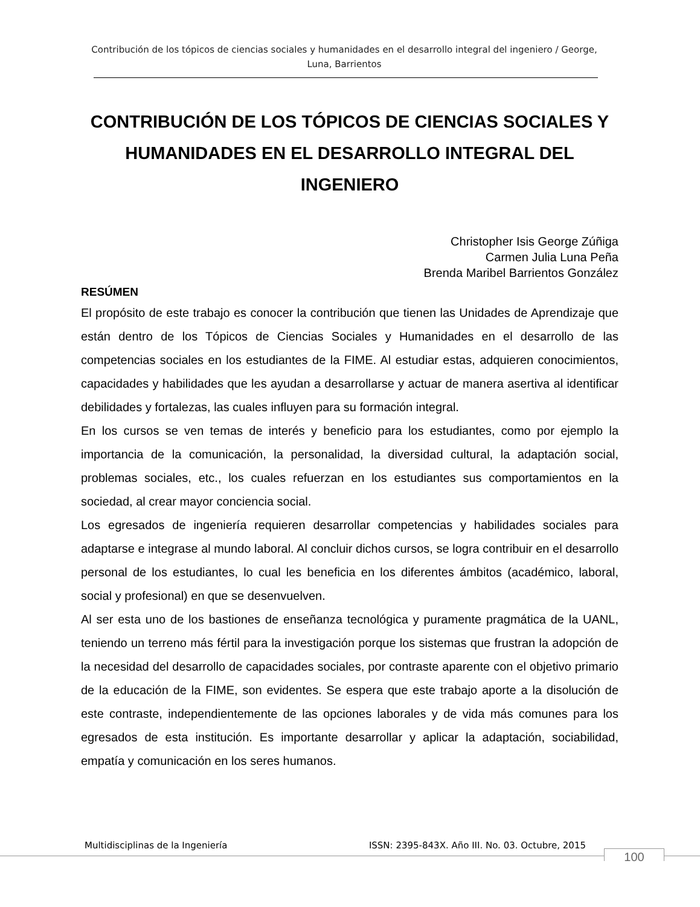Contribución de los tópicos de ciencias sociales y humanidades en el desarrollo integral del ingeniero / George, Luna, Barrientos
CONTRIBUCIÓN DE LOS TÓPICOS DE CIENCIAS SOCIALES Y HUMANIDADES EN EL DESARROLLO INTEGRAL DEL INGENIERO
Christopher Isis George Zúñiga
Carmen Julia Luna Peña
Brenda Maribel Barrientos González
RESÚMEN
El propósito de este trabajo es conocer la contribución que tienen las Unidades de Aprendizaje que están dentro de los Tópicos de Ciencias Sociales y Humanidades en el desarrollo de las competencias sociales en los estudiantes de la FIME. Al estudiar estas, adquieren conocimientos, capacidades y habilidades que les ayudan a desarrollarse y actuar de manera asertiva al identificar debilidades y fortalezas, las cuales influyen para su formación integral.
En los cursos se ven temas de interés y beneficio para los estudiantes, como por ejemplo la importancia de la comunicación, la personalidad, la diversidad cultural, la adaptación social, problemas sociales, etc., los cuales refuerzan en los estudiantes sus comportamientos en la sociedad, al crear mayor conciencia social.
Los egresados de ingeniería requieren desarrollar competencias y habilidades sociales para adaptarse e integrase al mundo laboral. Al concluir dichos cursos, se logra contribuir en el desarrollo personal de los estudiantes, lo cual les beneficia en los diferentes ámbitos (académico, laboral, social y profesional) en que se desenvuelven.
Al ser esta uno de los bastiones de enseñanza tecnológica y puramente pragmática de la UANL, teniendo un terreno más fértil para la investigación porque los sistemas que frustran la adopción de la necesidad del desarrollo de capacidades sociales, por contraste aparente con el objetivo primario de la educación de la FIME, son evidentes. Se espera que este trabajo aporte a la disolución de este contraste, independientemente de las opciones laborales y de vida más comunes para los egresados de esta institución. Es importante desarrollar y aplicar la adaptación, sociabilidad, empatía y comunicación en los seres humanos.
Multidisciplinas de la Ingeniería ISSN: 2395-843X. Año III. No. 03. Octubre, 2015
100